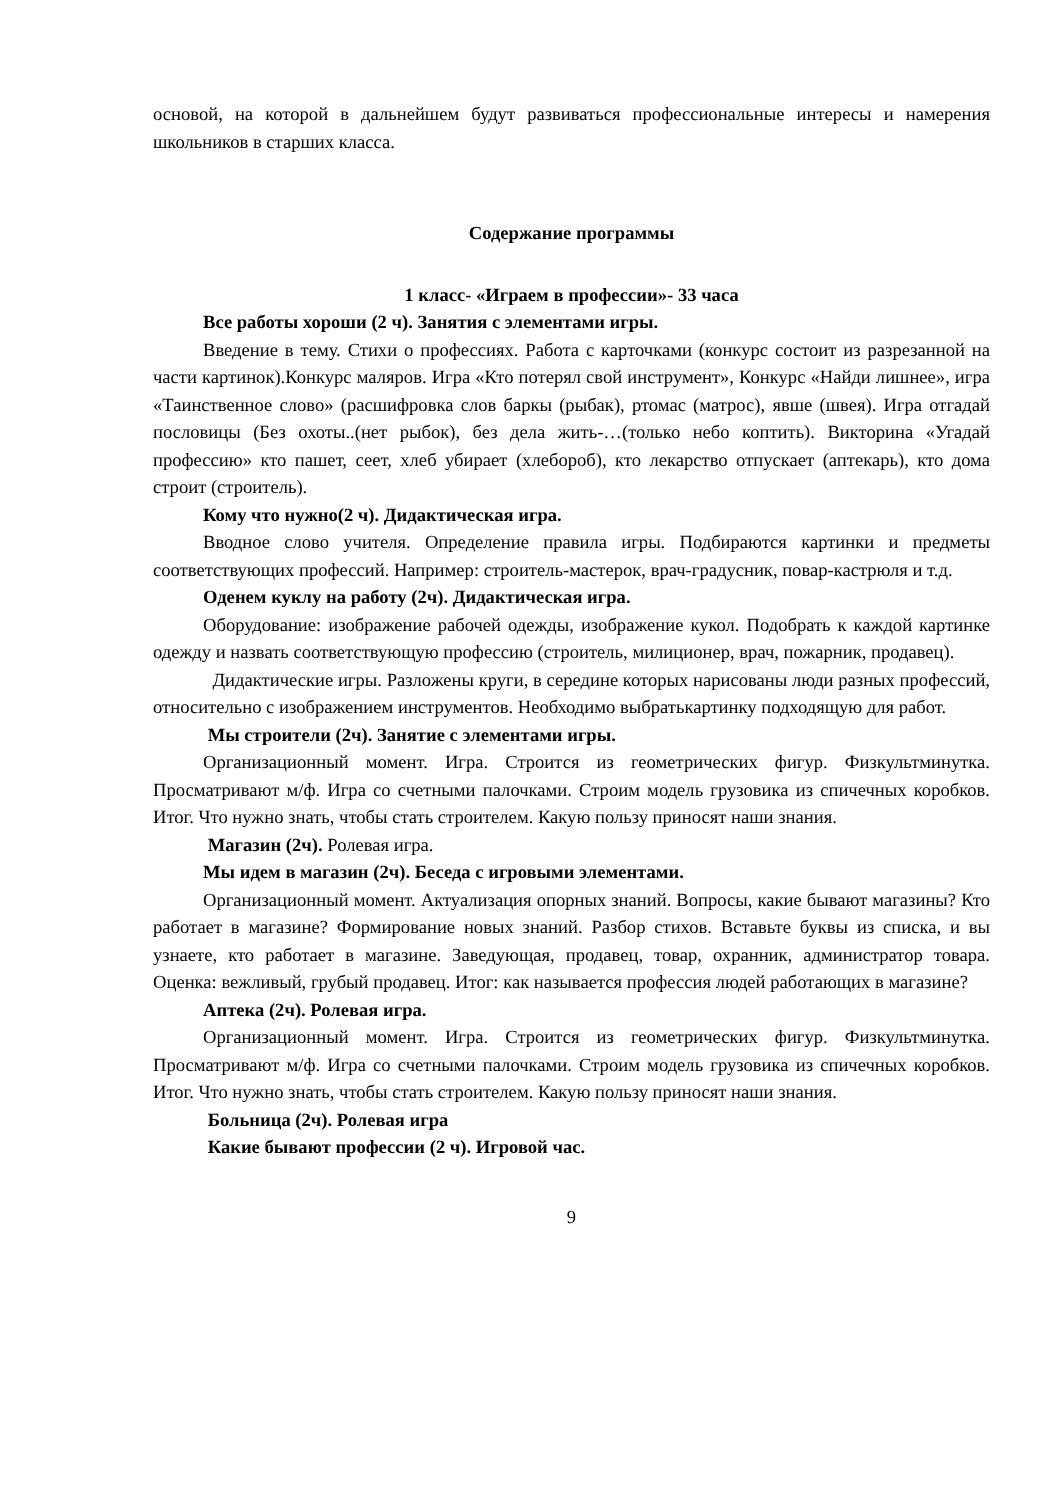основой, на которой в дальнейшем будут развиваться профессиональные интересы и намерения школьников в старших класса.
Содержание программы
1 класс- «Играем в профессии»- 33 часа
Все работы хороши (2 ч). Занятия с элементами игры.
Введение в тему. Стихи о профессиях. Работа с карточками (конкурс состоит из разрезанной на части картинок).Конкурс маляров. Игра «Кто потерял свой инструмент», Конкурс «Найди лишнее», игра «Таинственное слово» (расшифровка слов баркы (рыбак), ртомас (матрос), явше (швея). Игра отгадай пословицы (Без охоты..(нет рыбок), без дела жить-…(только небо коптить). Викторина «Угадай профессию» кто пашет, сеет, хлеб убирает (хлебороб), кто лекарство отпускает (аптекарь), кто дома строит (строитель).
Кому что нужно(2 ч). Дидактическая игра.
Вводное слово учителя. Определение правила игры. Подбираются картинки и предметы соответствующих профессий. Например: строитель-мастерок, врач-градусник, повар-кастрюля и т.д.
Оденем куклу на работу (2ч). Дидактическая игра.
Оборудование: изображение рабочей одежды, изображение кукол. Подобрать к каждой картинке одежду и назвать соответствующую профессию (строитель, милиционер, врач, пожарник, продавец).
Дидактические игры. Разложены круги, в середине которых нарисованы люди разных профессий, относительно с изображением инструментов. Необходимо выбратькартинку подходящую для работ.
Мы строители (2ч). Занятие с элементами игры.
Организационный момент. Игра. Строится из геометрических фигур. Физкультминутка. Просматривают м/ф. Игра со счетными палочками. Строим модель грузовика из спичечных коробков. Итог. Что нужно знать, чтобы стать строителем. Какую пользу приносят наши знания.
Магазин (2ч). Ролевая игра.
Мы идем в магазин (2ч). Беседа с игровыми элементами.
Организационный момент. Актуализация опорных знаний. Вопросы, какие бывают магазины? Кто работает в магазине? Формирование новых знаний. Разбор стихов. Вставьте буквы из списка, и вы узнаете, кто работает в магазине. Заведующая, продавец, товар, охранник, администратор товара. Оценка: вежливый, грубый продавец. Итог: как называется профессия людей работающих в магазине?
Аптека (2ч). Ролевая игра.
Организационный момент. Игра. Строится из геометрических фигур. Физкультминутка. Просматривают м/ф. Игра со счетными палочками. Строим модель грузовика из спичечных коробков. Итог. Что нужно знать, чтобы стать строителем. Какую пользу приносят наши знания.
Больница (2ч). Ролевая игра
Какие бывают профессии (2 ч). Игровой час.
9